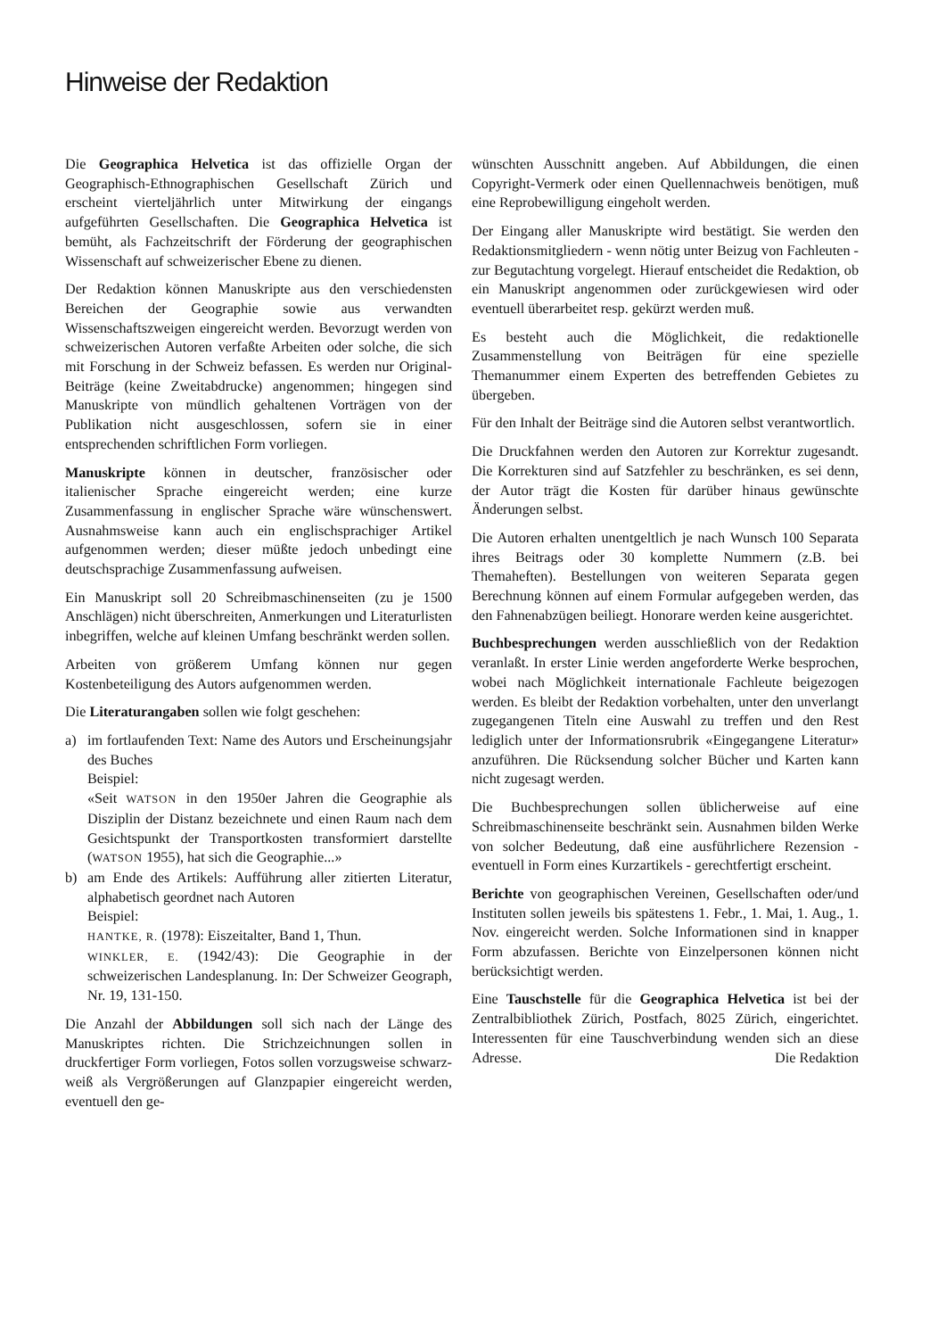Hinweise der Redaktion
Die Geographica Helvetica ist das offizielle Organ der Geographisch-Ethnographischen Gesellschaft Zürich und erscheint vierteljährlich unter Mitwirkung der eingangs aufgeführten Gesellschaften. Die Geographica Helvetica ist bemüht, als Fachzeitschrift der Förderung der geographischen Wissenschaft auf schweizerischer Ebene zu dienen.
Der Redaktion können Manuskripte aus den verschiedensten Bereichen der Geographie sowie aus verwandten Wissenschaftszweigen eingereicht werden. Bevorzugt werden von schweizerischen Autoren verfaßte Arbeiten oder solche, die sich mit Forschung in der Schweiz befassen. Es werden nur Original-Beiträge (keine Zweitabdrucke) angenommen; hingegen sind Manuskripte von mündlich gehaltenen Vorträgen von der Publikation nicht ausgeschlossen, sofern sie in einer entsprechenden schriftlichen Form vorliegen.
Manuskripte können in deutscher, französischer oder italienischer Sprache eingereicht werden; eine kurze Zusammenfassung in englischer Sprache wäre wünschenswert. Ausnahmsweise kann auch ein englischsprachiger Artikel aufgenommen werden; dieser müßte jedoch unbedingt eine deutschsprachige Zusammenfassung aufweisen.
Ein Manuskript soll 20 Schreibmaschinenseiten (zu je 1500 Anschlägen) nicht überschreiten, Anmerkungen und Literaturlisten inbegriffen, welche auf kleinen Umfang beschränkt werden sollen.
Arbeiten von größerem Umfang können nur gegen Kostenbeteiligung des Autors aufgenommen werden.
Die Literaturangaben sollen wie folgt geschehen:
a) im fortlaufenden Text: Name des Autors und Erscheinungsjahr des Buches
Beispiel:
«Seit WATSON in den 1950er Jahren die Geographie als Disziplin der Distanz bezeichnete und einen Raum nach dem Gesichtspunkt der Transportkosten transformiert darstellte (WATSON 1955), hat sich die Geographie...»
b) am Ende des Artikels: Aufführung aller zitierten Literatur, alphabetisch geordnet nach Autoren
Beispiel:
HANTKE, R. (1978): Eiszeitalter, Band 1, Thun.
WINKLER, E. (1942/43): Die Geographie in der schweizerischen Landesplanung. In: Der Schweizer Geograph, Nr. 19, 131-150.
Die Anzahl der Abbildungen soll sich nach der Länge des Manuskriptes richten. Die Strichzeichnungen sollen in druckfertiger Form vorliegen, Fotos sollen vorzugsweise schwarz-weiß als Vergrößerungen auf Glanzpapier eingereicht werden, eventuell den ge-
wünschten Ausschnitt angeben. Auf Abbildungen, die einen Copyright-Vermerk oder einen Quellennachweis benötigen, muß eine Reprobewilligung eingeholt werden.
Der Eingang aller Manuskripte wird bestätigt. Sie werden den Redaktionsmitgliedern - wenn nötig unter Beizug von Fachleuten - zur Begutachtung vorgelegt. Hierauf entscheidet die Redaktion, ob ein Manuskript angenommen oder zurückgewiesen wird oder eventuell überarbeitet resp. gekürzt werden muß.
Es besteht auch die Möglichkeit, die redaktionelle Zusammenstellung von Beiträgen für eine spezielle Themanummer einem Experten des betreffenden Gebietes zu übergeben.
Für den Inhalt der Beiträge sind die Autoren selbst verantwortlich.
Die Druckfahnen werden den Autoren zur Korrektur zugesandt. Die Korrekturen sind auf Satzfehler zu beschränken, es sei denn, der Autor trägt die Kosten für darüber hinaus gewünschte Änderungen selbst.
Die Autoren erhalten unentgeltlich je nach Wunsch 100 Separata ihres Beitrags oder 30 komplette Nummern (z.B. bei Themaheften). Bestellungen von weiteren Separata gegen Berechnung können auf einem Formular aufgegeben werden, das den Fahnenabzügen beiliegt. Honorare werden keine ausgerichtet.
Buchbesprechungen werden ausschließlich von der Redaktion veranlaßt. In erster Linie werden angeforderte Werke besprochen, wobei nach Möglichkeit internationale Fachleute beigezogen werden. Es bleibt der Redaktion vorbehalten, unter den unverlangt zugegangenen Titeln eine Auswahl zu treffen und den Rest lediglich unter der Informationsrubrik «Eingegangene Literatur» anzuführen. Die Rücksendung solcher Bücher und Karten kann nicht zugesagt werden.
Die Buchbesprechungen sollen üblicherweise auf eine Schreibmaschinenseite beschränkt sein. Ausnahmen bilden Werke von solcher Bedeutung, daß eine ausführlichere Rezension - eventuell in Form eines Kurzartikels - gerechtfertigt erscheint.
Berichte von geographischen Vereinen, Gesellschaften oder/und Instituten sollen jeweils bis spätestens 1. Febr., 1. Mai, 1. Aug., 1. Nov. eingereicht werden. Solche Informationen sind in knapper Form abzufassen. Berichte von Einzelpersonen können nicht berücksichtigt werden.
Eine Tauschstelle für die Geographica Helvetica ist bei der Zentralbibliothek Zürich, Postfach, 8025 Zürich, eingerichtet. Interessenten für eine Tauschverbindung wenden sich an diese Adresse. Die Redaktion